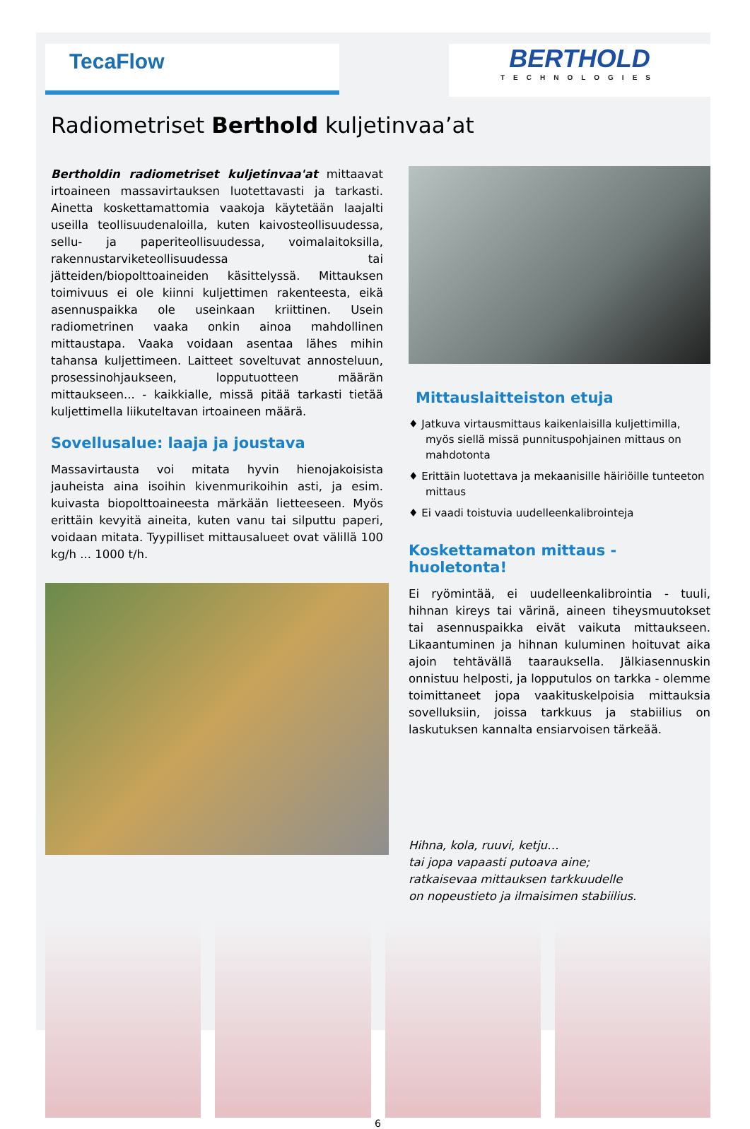TecaFlow
BERTHOLD
TECHNOLOGIES
Radiometriset Berthold kuljetinvaa’at
Bertholdin radiometriset kuljetinvaa'at mittaavat irtoaineen massavirtauksen luotettavasti ja tarkasti. Ainetta koskettamattomia vaakoja käytetään laajalti useilla teollisuudenaloilla, kuten kaivosteollisuudessa, sellu- ja paperiteollisuudessa, voimalaitoksilla, rakennustarviketeollisuudessa tai jätteiden/biopolttoaineiden käsittelyssä. Mittauksen toimivuus ei ole kiinni kuljettimen rakenteesta, eikä asennuspaikka ole useinkaan kriittinen. Usein radiometrinen vaaka onkin ainoa mahdollinen mittaustapa. Vaaka voidaan asentaa lähes mihin tahansa kuljettimeen. Laitteet soveltuvat annosteluun, prosessinohjaukseen, lopputuotteen määrän mittaukseen... - kaikkialle, missä pitää tarkasti tietää kuljettimella liikuteltavan irtoaineen määrä.
Sovellusalue: laaja ja joustava
Massavirtausta voi mitata hyvin hienojakoisista jauheista aina isoihin kivenmurikoihin asti, ja esim. kuivasta biopolttoaineesta märkään lietteeseen. Myös erittäin kevyitä aineita, kuten vanu tai silputtu paperi, voidaan mitata. Tyypilliset mittausalueet ovat välillä 100 kg/h ... 1000 t/h.
Mittauslaitteiston etuja
♦ Jatkuva virtausmittaus kaikenlaisilla kuljettimilla, myös siellä missä punnituspohjainen mittaus on mahdotonta
♦ Erittäin luotettava ja mekaanisille häiriöille tunteeton mittaus
♦ Ei vaadi toistuvia uudelleenkalibrointeja
Koskettamaton mittaus - huoletonta!
Ei ryömintää, ei uudelleenkalibrointia - tuuli, hihnan kireys tai värinä, aineen tiheysmuutokset tai asennuspaikka eivät vaikuta mittaukseen. Likaantuminen ja hihnan kuluminen hoituvat aika ajoin tehtävällä taarauksella. Jälkiasennuskin onnistuu helposti, ja lopputulos on tarkka - olemme toimittaneet jopa vaakituskelpoisia mittauksia sovelluksiin, joissa tarkkuus ja stabiilius on laskutuksen kannalta ensiarvoisen tärkeää.
Hihna, kola, ruuvi, ketju…
tai jopa vapaasti putoava aine;
ratkaisevaa mittauksen tarkkuudelle
on nopeustieto ja ilmaisimen stabiilius.
6